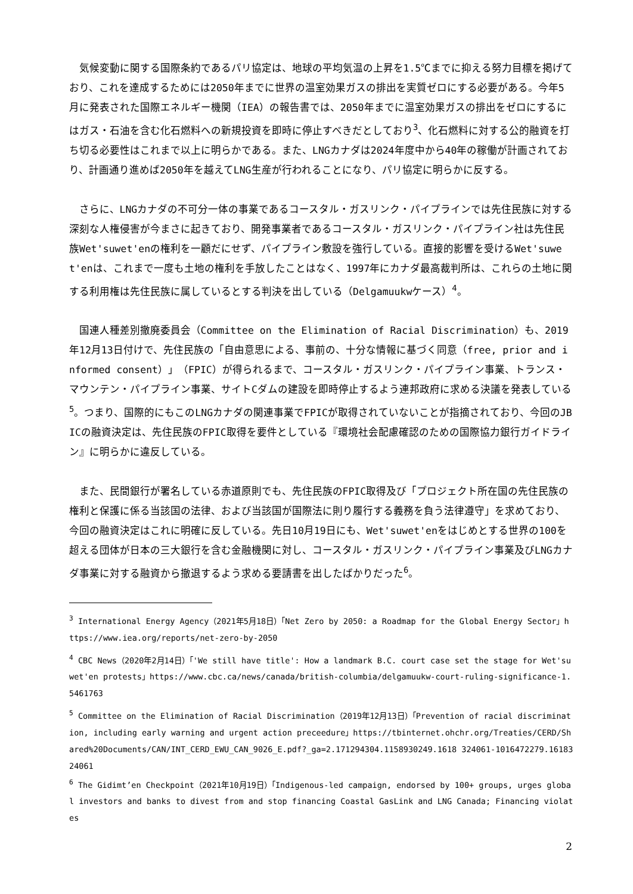気候変動に関する国際条約であるパリ協定は、地球の平均気温の上昇を1.5℃までに抑える努力目標を掲げており、これを達成するためには2050年までに世界の温室効果ガスの排出を実質ゼロにする必要がある。今年5月に発表された国際エネルギー機関（IEA）の報告書では、2050年までに温室効果ガスの排出をゼロにするにはガス・石油を含む化石燃料への新規投資を即時に停止すべきだとしており<sup>3</sup>、化石燃料に対する公的融資を打ち切る必要性はこれまで以上に明らかである。また、LNGカナダは2024年度中から40年の稼働が計画されており、計画通り進めば2050年を越えてLNG生産が行われることになり、パリ協定に明らかに反する。
さらに、LNGカナダの不可分一体の事業であるコースタル・ガスリンク・パイプラインでは先住民族に対する深刻な人権侵害が今まさに起きており、開発事業者であるコースタル・ガスリンク・パイプライン社は先住民族Wet'suwet'enの権利を一顧だにせず、パイプライン敷設を強行している。直接的影響を受けるWet'suwet'enは、これまで一度も土地の権利を手放したことはなく、1997年にカナダ最高裁判所は、これらの土地に関する利用権は先住民族に属しているとする判決を出している（Delgamuukwケース）<sup>4</sup>。
国連人種差別撤廃委員会（Committee on the Elimination of Racial Discrimination）も、2019年12月13日付けで、先住民族の「自由意思による、事前の、十分な情報に基づく同意（free, prior and informed consent）」（FPIC）が得られるまで、コースタル・ガスリンク・パイプライン事業、トランス・マウンテン・パイプライン事業、サイトCダムの建設を即時停止するよう連邦政府に求める決議を発表している<sup>5</sup>。つまり、国際的にもこのLNGカナダの関連事業でFPICが取得されていないことが指摘されており、今回のJBICの融資決定は、先住民族のFPIC取得を要件としている『環境社会配慮確認のための国際協力銀行ガイドライン』に明らかに違反している。
また、民間銀行が署名している赤道原則でも、先住民族のFPIC取得及び「プロジェクト所在国の先住民族の権利と保護に係る当該国の法律、および当該国が国際法に則り履行する義務を負う法律遵守」を求めており、今回の融資決定はこれに明確に反している。先日10月19日にも、Wet'suwet'enをはじめとする世界の100を超える団体が日本の三大銀行を含む金融機関に対し、コースタル・ガスリンク・パイプライン事業及びLNGカナダ事業に対する融資から撤退するよう求める要請書を出したばかりだった<sup>6</sup>。
<sup>3</sup> International Energy Agency（2021年5月18日）「Net Zero by 2050: a Roadmap for the Global Energy Sector」https://www.iea.org/reports/net-zero-by-2050
<sup>4</sup> CBC News（2020年2月14日）「'We still have title': How a landmark B.C. court case set the stage for Wet'suwet'en protests」https://www.cbc.ca/news/canada/british-columbia/delgamuukw-court-ruling-significance-1.5461763
<sup>5</sup> Committee on the Elimination of Racial Discrimination（2019年12月13日）「Prevention of racial discrimination, including early warning and urgent action preceedure」https://tbinternet.ohchr.org/Treaties/CERD/Shared%20Documents/CAN/INT_CERD_EWU_CAN_9026_E.pdf?_ga=2.171294304.1158930249.1618 324061-1016472279.1618324061
<sup>6</sup> The Gidimt’en Checkpoint（2021年10月19日）「Indigenous-led campaign, endorsed by 100+ groups, urges global investors and banks to divest from and stop financing Coastal GasLink and LNG Canada; Financing violates
2